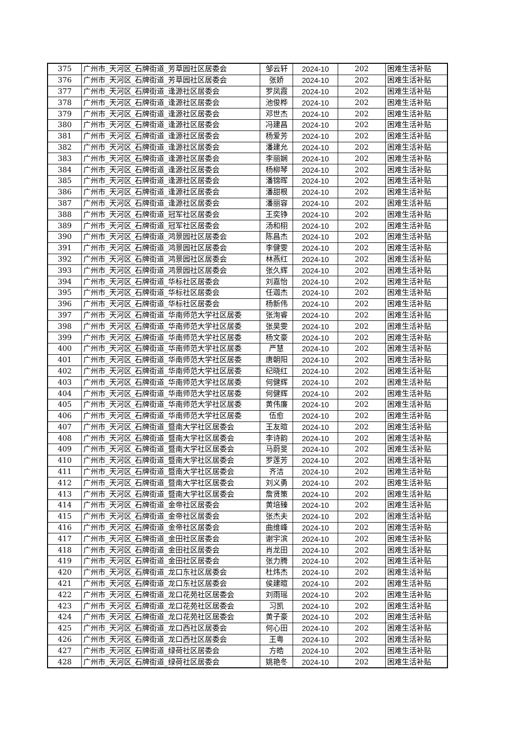| 375 | 广州市_天河区_石牌街道_芳草园社区居委会 | 邹云轩 | 2024-10 | 202 | 困难生活补贴 |
| 376 | 广州市_天河区_石牌街道_芳草园社区居委会 | 张娇 | 2024-10 | 202 | 困难生活补贴 |
| 377 | 广州市_天河区_石牌街道_逢源社区居委会 | 罗凤霞 | 2024-10 | 202 | 困难生活补贴 |
| 378 | 广州市_天河区_石牌街道_逢源社区居委会 | 池俊桦 | 2024-10 | 202 | 困难生活补贴 |
| 379 | 广州市_天河区_石牌街道_逢源社区居委会 | 邓世杰 | 2024-10 | 202 | 困难生活补贴 |
| 380 | 广州市_天河区_石牌街道_逢源社区居委会 | 冯建昌 | 2024-10 | 202 | 困难生活补贴 |
| 381 | 广州市_天河区_石牌街道_逢源社区居委会 | 杨爱芳 | 2024-10 | 202 | 困难生活补贴 |
| 382 | 广州市_天河区_石牌街道_逢源社区居委会 | 潘建允 | 2024-10 | 202 | 困难生活补贴 |
| 383 | 广州市_天河区_石牌街道_逢源社区居委会 | 李丽娴 | 2024-10 | 202 | 困难生活补贴 |
| 384 | 广州市_天河区_石牌街道_逢源社区居委会 | 杨柳琴 | 2024-10 | 202 | 困难生活补贴 |
| 385 | 广州市_天河区_石牌街道_逢源社区居委会 | 潘锦晖 | 2024-10 | 202 | 困难生活补贴 |
| 386 | 广州市_天河区_石牌街道_逢源社区居委会 | 潘甜根 | 2024-10 | 202 | 困难生活补贴 |
| 387 | 广州市_天河区_石牌街道_逢源社区居委会 | 潘丽容 | 2024-10 | 202 | 困难生活补贴 |
| 388 | 广州市_天河区_石牌街道_冠军社区居委会 | 王奕铮 | 2024-10 | 202 | 困难生活补贴 |
| 389 | 广州市_天河区_石牌街道_冠军社区居委会 | 汤和栩 | 2024-10 | 202 | 困难生活补贴 |
| 390 | 广州市_天河区_石牌街道_鸿景园社区居委会 | 陈昌杰 | 2024-10 | 202 | 困难生活补贴 |
| 391 | 广州市_天河区_石牌街道_鸿景园社区居委会 | 李健雯 | 2024-10 | 202 | 困难生活补贴 |
| 392 | 广州市_天河区_石牌街道_鸿景园社区居委会 | 林燕红 | 2024-10 | 202 | 困难生活补贴 |
| 393 | 广州市_天河区_石牌街道_鸿景园社区居委会 | 张久辉 | 2024-10 | 202 | 困难生活补贴 |
| 394 | 广州市_天河区_石牌街道_华标社区居委会 | 刘嘉怡 | 2024-10 | 202 | 困难生活补贴 |
| 395 | 广州市_天河区_石牌街道_华标社区居委会 | 任迦杰 | 2024-10 | 202 | 困难生活补贴 |
| 396 | 广州市_天河区_石牌街道_华标社区居委会 | 杨新伟 | 2024-10 | 202 | 困难生活补贴 |
| 397 | 广州市_天河区_石牌街道_华南师范大学社区居委 | 张洵睿 | 2024-10 | 202 | 困难生活补贴 |
| 398 | 广州市_天河区_石牌街道_华南师范大学社区居委 | 张昊雯 | 2024-10 | 202 | 困难生活补贴 |
| 399 | 广州市_天河区_石牌街道_华南师范大学社区居委 | 杨文豪 | 2024-10 | 202 | 困难生活补贴 |
| 400 | 广州市_天河区_石牌街道_华南师范大学社区居委 | 严慧 | 2024-10 | 202 | 困难生活补贴 |
| 401 | 广州市_天河区_石牌街道_华南师范大学社区居委 | 唐朝阳 | 2024-10 | 202 | 困难生活补贴 |
| 402 | 广州市_天河区_石牌街道_华南师范大学社区居委 | 纪晓红 | 2024-10 | 202 | 困难生活补贴 |
| 403 | 广州市_天河区_石牌街道_华南师范大学社区居委 | 何健辉 | 2024-10 | 202 | 困难生活补贴 |
| 404 | 广州市_天河区_石牌街道_华南师范大学社区居委 | 何健辉 | 2024-10 | 202 | 困难生活补贴 |
| 405 | 广州市_天河区_石牌街道_华南师范大学社区居委 | 黄伟廉 | 2024-10 | 202 | 困难生活补贴 |
| 406 | 广州市_天河区_石牌街道_华南师范大学社区居委 | 伍愈 | 2024-10 | 202 | 困难生活补贴 |
| 407 | 广州市_天河区_石牌街道_暨南大学社区居委会 | 王友暄 | 2024-10 | 202 | 困难生活补贴 |
| 408 | 广州市_天河区_石牌街道_暨南大学社区居委会 | 李诗韵 | 2024-10 | 202 | 困难生活补贴 |
| 409 | 广州市_天河区_石牌街道_暨南大学社区居委会 | 马蔚旻 | 2024-10 | 202 | 困难生活补贴 |
| 410 | 广州市_天河区_石牌街道_暨南大学社区居委会 | 罗莲芳 | 2024-10 | 202 | 困难生活补贴 |
| 411 | 广州市_天河区_石牌街道_暨南大学社区居委会 | 齐洁 | 2024-10 | 202 | 困难生活补贴 |
| 412 | 广州市_天河区_石牌街道_暨南大学社区居委会 | 刘义勇 | 2024-10 | 202 | 困难生活补贴 |
| 413 | 广州市_天河区_石牌街道_暨南大学社区居委会 | 詹贤策 | 2024-10 | 202 | 困难生活补贴 |
| 414 | 广州市_天河区_石牌街道_金帝社区居委会 | 黄培臻 | 2024-10 | 202 | 困难生活补贴 |
| 415 | 广州市_天河区_石牌街道_金帝社区居委会 | 张杰夫 | 2024-10 | 202 | 困难生活补贴 |
| 416 | 广州市_天河区_石牌街道_金帝社区居委会 | 曲维峰 | 2024-10 | 202 | 困难生活补贴 |
| 417 | 广州市_天河区_石牌街道_金田社区居委会 | 谢宇滨 | 2024-10 | 202 | 困难生活补贴 |
| 418 | 广州市_天河区_石牌街道_金田社区居委会 | 肖龙田 | 2024-10 | 202 | 困难生活补贴 |
| 419 | 广州市_天河区_石牌街道_金田社区居委会 | 张力腾 | 2024-10 | 202 | 困难生活补贴 |
| 420 | 广州市_天河区_石牌街道_龙口东社区居委会 | 杜炜杰 | 2024-10 | 202 | 困难生活补贴 |
| 421 | 广州市_天河区_石牌街道_龙口东社区居委会 | 侯建暄 | 2024-10 | 202 | 困难生活补贴 |
| 422 | 广州市_天河区_石牌街道_龙口花苑社区居委会 | 刘雨瑶 | 2024-10 | 202 | 困难生活补贴 |
| 423 | 广州市_天河区_石牌街道_龙口花苑社区居委会 | 习凯 | 2024-10 | 202 | 困难生活补贴 |
| 424 | 广州市_天河区_石牌街道_龙口花苑社区居委会 | 黄子豪 | 2024-10 | 202 | 困难生活补贴 |
| 425 | 广州市_天河区_石牌街道_龙口西社区居委会 | 何心田 | 2024-10 | 202 | 困难生活补贴 |
| 426 | 广州市_天河区_石牌街道_龙口西社区居委会 | 王粤 | 2024-10 | 202 | 困难生活补贴 |
| 427 | 广州市_天河区_石牌街道_绿荷社区居委会 | 方皓 | 2024-10 | 202 | 困难生活补贴 |
| 428 | 广州市_天河区_石牌街道_绿荷社区居委会 | 姚艳冬 | 2024-10 | 202 | 困难生活补贴 |